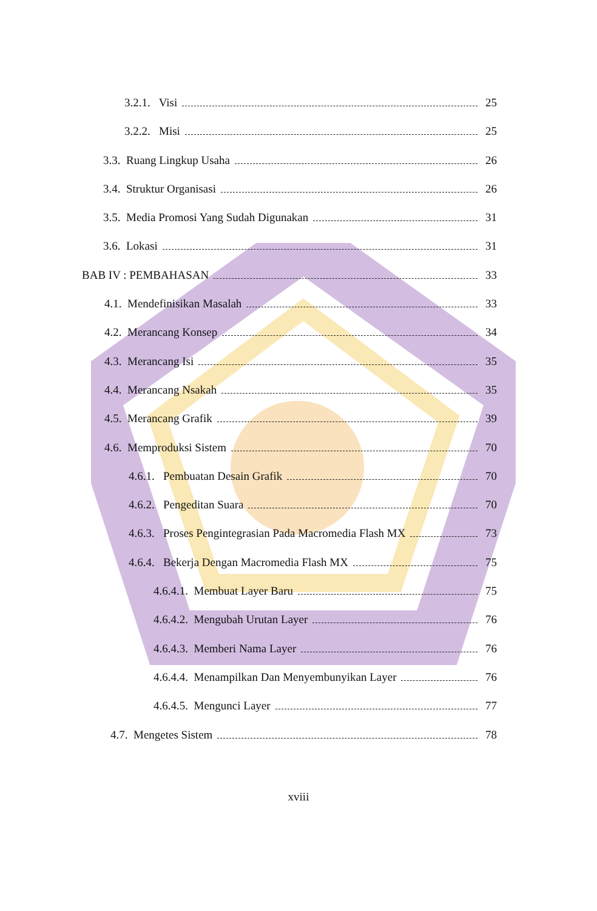3.2.1. Visi 25
3.2.2. Misi 25
3.3. Ruang Lingkup Usaha 26
3.4. Struktur Organisasi 26
3.5. Media Promosi Yang Sudah Digunakan 31
3.6. Lokasi 31
BAB IV : PEMBAHASAN 33
4.1. Mendefinisikan Masalah 33
4.2. Merancang Konsep 34
4.3. Merancang Isi 35
4.4. Merancang Nsakah 35
4.5. Merancang Grafik 39
4.6. Memproduksi Sistem 70
4.6.1. Pembuatan Desain Grafik 70
4.6.2. Pengeditan Suara 70
4.6.3. Proses Pengintegrasian Pada Macromedia Flash MX 73
4.6.4. Bekerja Dengan Macromedia Flash MX 75
4.6.4.1. Membuat Layer Baru 75
4.6.4.2. Mengubah Urutan Layer 76
4.6.4.3. Memberi Nama Layer 76
4.6.4.4. Menampilkan Dan Menyembunyikan Layer 76
4.6.4.5. Mengunci Layer 77
4.7. Mengetes Sistem 78
xviii